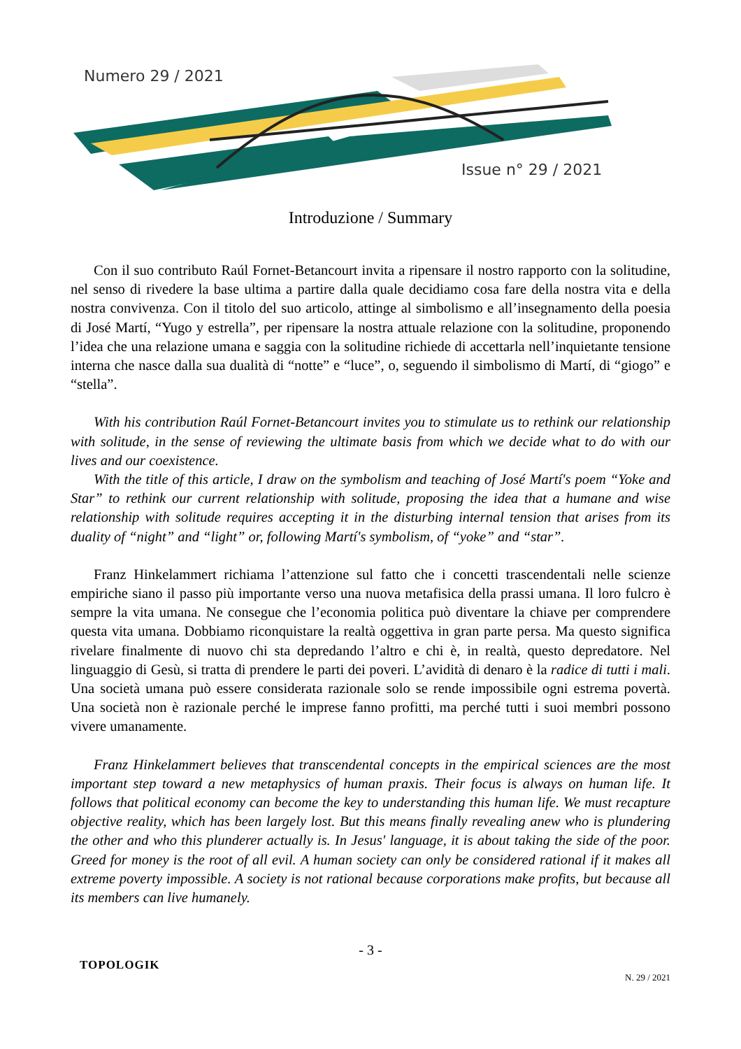Numero 29 / 2021
Issue n° 29 / 2021
Introduzione / Summary
Con il suo contributo Raúl Fornet-Betancourt invita a ripensare il nostro rapporto con la solitudine, nel senso di rivedere la base ultima a partire dalla quale decidiamo cosa fare della nostra vita e della nostra convivenza. Con il titolo del suo articolo, attinge al simbolismo e all’insegnamento della poesia di José Martí, “Yugo y estrella”, per ripensare la nostra attuale relazione con la solitudine, proponendo l’idea che una relazione umana e saggia con la solitudine richiede di accettarla nell’inquietante tensione interna che nasce dalla sua dualità di “notte” e “luce”, o, seguendo il simbolismo di Martí, di “giogo” e “stella”.
With his contribution Raúl Fornet-Betancourt invites you to stimulate us to rethink our relationship with solitude, in the sense of reviewing the ultimate basis from which we decide what to do with our lives and our coexistence.
With the title of this article, I draw on the symbolism and teaching of José Martí's poem “Yoke and Star” to rethink our current relationship with solitude, proposing the idea that a humane and wise relationship with solitude requires accepting it in the disturbing internal tension that arises from its duality of “night” and “light” or, following Martí's symbolism, of “yoke” and “star”.
Franz Hinkelammert richiama l’attenzione sul fatto che i concetti trascendentali nelle scienze empiriche siano il passo più importante verso una nuova metafisica della prassi umana. Il loro fulcro è sempre la vita umana. Ne consegue che l’economia politica può diventare la chiave per comprendere questa vita umana. Dobbiamo riconquistare la realtà oggettiva in gran parte persa. Ma questo significa rivelare finalmente di nuovo chi sta depredando l’altro e chi è, in realtà, questo depredatore. Nel linguaggio di Gesù, si tratta di prendere le parti dei poveri. L’avidità di denaro è la radice di tutti i mali. Una società umana può essere considerata razionale solo se rende impossibile ogni estrema povertà. Una società non è razionale perché le imprese fanno profitti, ma perché tutti i suoi membri possono vivere umanamente.
Franz Hinkelammert believes that transcendental concepts in the empirical sciences are the most important step toward a new metaphysics of human praxis. Their focus is always on human life. It follows that political economy can become the key to understanding this human life. We must recapture objective reality, which has been largely lost. But this means finally revealing anew who is plundering the other and who this plunderer actually is. In Jesus' language, it is about taking the side of the poor. Greed for money is the root of all evil. A human society can only be considered rational if it makes all extreme poverty impossible. A society is not rational because corporations make profits, but because all its members can live humanely.
- 3 -
TOPOLOGIK N. 29 / 2021